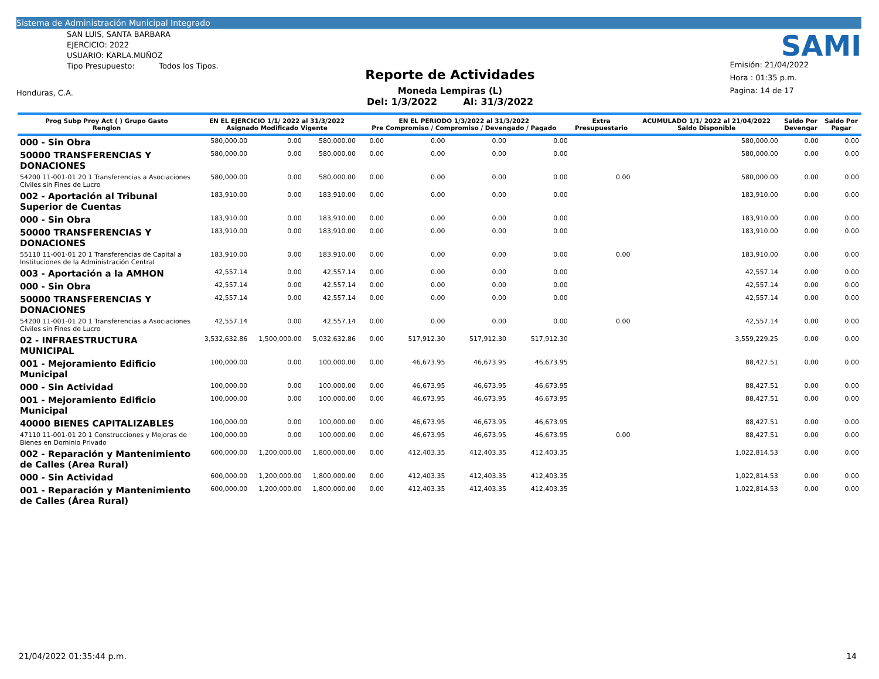Sistema de Administración Municipal Integrado
SAN LUIS, SANTA BARBARA
EJERCICIO: 2022
USUARIO: KARLA.MUÑOZ
Tipo Presupuesto: Todos los Tipos.
Honduras, C.A.
Reporte de Actividades
Moneda Lempiras (L)
Del: 1/3/2022 Al: 31/3/2022
SAMI
Emisión: 21/04/2022
Hora : 01:35 p.m.
Pagina: 14 de 17
| Prog Subp Proy Act ( ) Grupo Gasto Renglon | EN EL EJERCICIO 1/1/ 2022 al 31/3/2022 Asignado Modificado Vigente | | | EN EL PERIODO 1/3/2022 al 31/3/2022 Pre Compromiso / Compromiso / Devengado / Pagado | | | | Extra Presupuestario | ACUMULADO 1/1/ 2022 al 21/04/2022 Saldo Disponible | Saldo Por Devengar | Saldo Por Pagar |
| --- | --- | --- | --- | --- | --- | --- | --- | --- | --- | --- | --- |
| 000 - Sin Obra | 580,000.00 | 0.00 | 580,000.00 | 0.00 | 0.00 | 0.00 | 0.00 | | 580,000.00 | 0.00 | 0.00 |
| 50000 TRANSFERENCIAS Y DONACIONES | 580,000.00 | 0.00 | 580,000.00 | 0.00 | 0.00 | 0.00 | 0.00 | | 580,000.00 | 0.00 | 0.00 |
| 54200 11-001-01 20 1 Transferencias a Asociaciones Civiles sin Fines de Lucro | 580,000.00 | 0.00 | 580,000.00 | 0.00 | 0.00 | 0.00 | 0.00 | 0.00 | 580,000.00 | 0.00 | 0.00 |
| 002 - Aportación al Tribunal Superior de Cuentas | 183,910.00 | 0.00 | 183,910.00 | 0.00 | 0.00 | 0.00 | 0.00 | | 183,910.00 | 0.00 | 0.00 |
| 000 - Sin Obra | 183,910.00 | 0.00 | 183,910.00 | 0.00 | 0.00 | 0.00 | 0.00 | | 183,910.00 | 0.00 | 0.00 |
| 50000 TRANSFERENCIAS Y DONACIONES | 183,910.00 | 0.00 | 183,910.00 | 0.00 | 0.00 | 0.00 | 0.00 | | 183,910.00 | 0.00 | 0.00 |
| 55110 11-001-01 20 1 Transferencias de Capital a Instituciones de la Administración Central | 183,910.00 | 0.00 | 183,910.00 | 0.00 | 0.00 | 0.00 | 0.00 | 0.00 | 183,910.00 | 0.00 | 0.00 |
| 003 - Aportación a la AMHON | 42,557.14 | 0.00 | 42,557.14 | 0.00 | 0.00 | 0.00 | 0.00 | | 42,557.14 | 0.00 | 0.00 |
| 000 - Sin Obra | 42,557.14 | 0.00 | 42,557.14 | 0.00 | 0.00 | 0.00 | 0.00 | | 42,557.14 | 0.00 | 0.00 |
| 50000 TRANSFERENCIAS Y DONACIONES | 42,557.14 | 0.00 | 42,557.14 | 0.00 | 0.00 | 0.00 | 0.00 | | 42,557.14 | 0.00 | 0.00 |
| 54200 11-001-01 20 1 Transferencias a Asociaciones Civiles sin Fines de Lucro | 42,557.14 | 0.00 | 42,557.14 | 0.00 | 0.00 | 0.00 | 0.00 | 0.00 | 42,557.14 | 0.00 | 0.00 |
| 02 - INFRAESTRUCTURA MUNICIPAL | 3,532,632.86 | 1,500,000.00 | 5,032,632.86 | 0.00 | 517,912.30 | 517,912.30 | 517,912.30 | | 3,559,229.25 | 0.00 | 0.00 |
| 001 - Mejoramiento Edificio Municipal | 100,000.00 | 0.00 | 100,000.00 | 0.00 | 46,673.95 | 46,673.95 | 46,673.95 | | 88,427.51 | 0.00 | 0.00 |
| 000 - Sin Actividad | 100,000.00 | 0.00 | 100,000.00 | 0.00 | 46,673.95 | 46,673.95 | 46,673.95 | | 88,427.51 | 0.00 | 0.00 |
| 001 - Mejoramiento Edificio Municipal | 100,000.00 | 0.00 | 100,000.00 | 0.00 | 46,673.95 | 46,673.95 | 46,673.95 | | 88,427.51 | 0.00 | 0.00 |
| 40000 BIENES CAPITALIZABLES | 100,000.00 | 0.00 | 100,000.00 | 0.00 | 46,673.95 | 46,673.95 | 46,673.95 | | 88,427.51 | 0.00 | 0.00 |
| 47110 11-001-01 20 1 Construcciones y Mejoras de Bienes en Dominio Privado | 100,000.00 | 0.00 | 100,000.00 | 0.00 | 46,673.95 | 46,673.95 | 46,673.95 | 0.00 | 88,427.51 | 0.00 | 0.00 |
| 002 - Reparación y Mantenimiento de Calles (Area Rural) | 600,000.00 | 1,200,000.00 | 1,800,000.00 | 0.00 | 412,403.35 | 412,403.35 | 412,403.35 | | 1,022,814.53 | 0.00 | 0.00 |
| 000 - Sin Actividad | 600,000.00 | 1,200,000.00 | 1,800,000.00 | 0.00 | 412,403.35 | 412,403.35 | 412,403.35 | | 1,022,814.53 | 0.00 | 0.00 |
| 001 - Reparación y Mantenimiento de Calles (Área Rural) | 600,000.00 | 1,200,000.00 | 1,800,000.00 | 0.00 | 412,403.35 | 412,403.35 | 412,403.35 | | 1,022,814.53 | 0.00 | 0.00 |
21/04/2022 01:35:44 p.m. 14